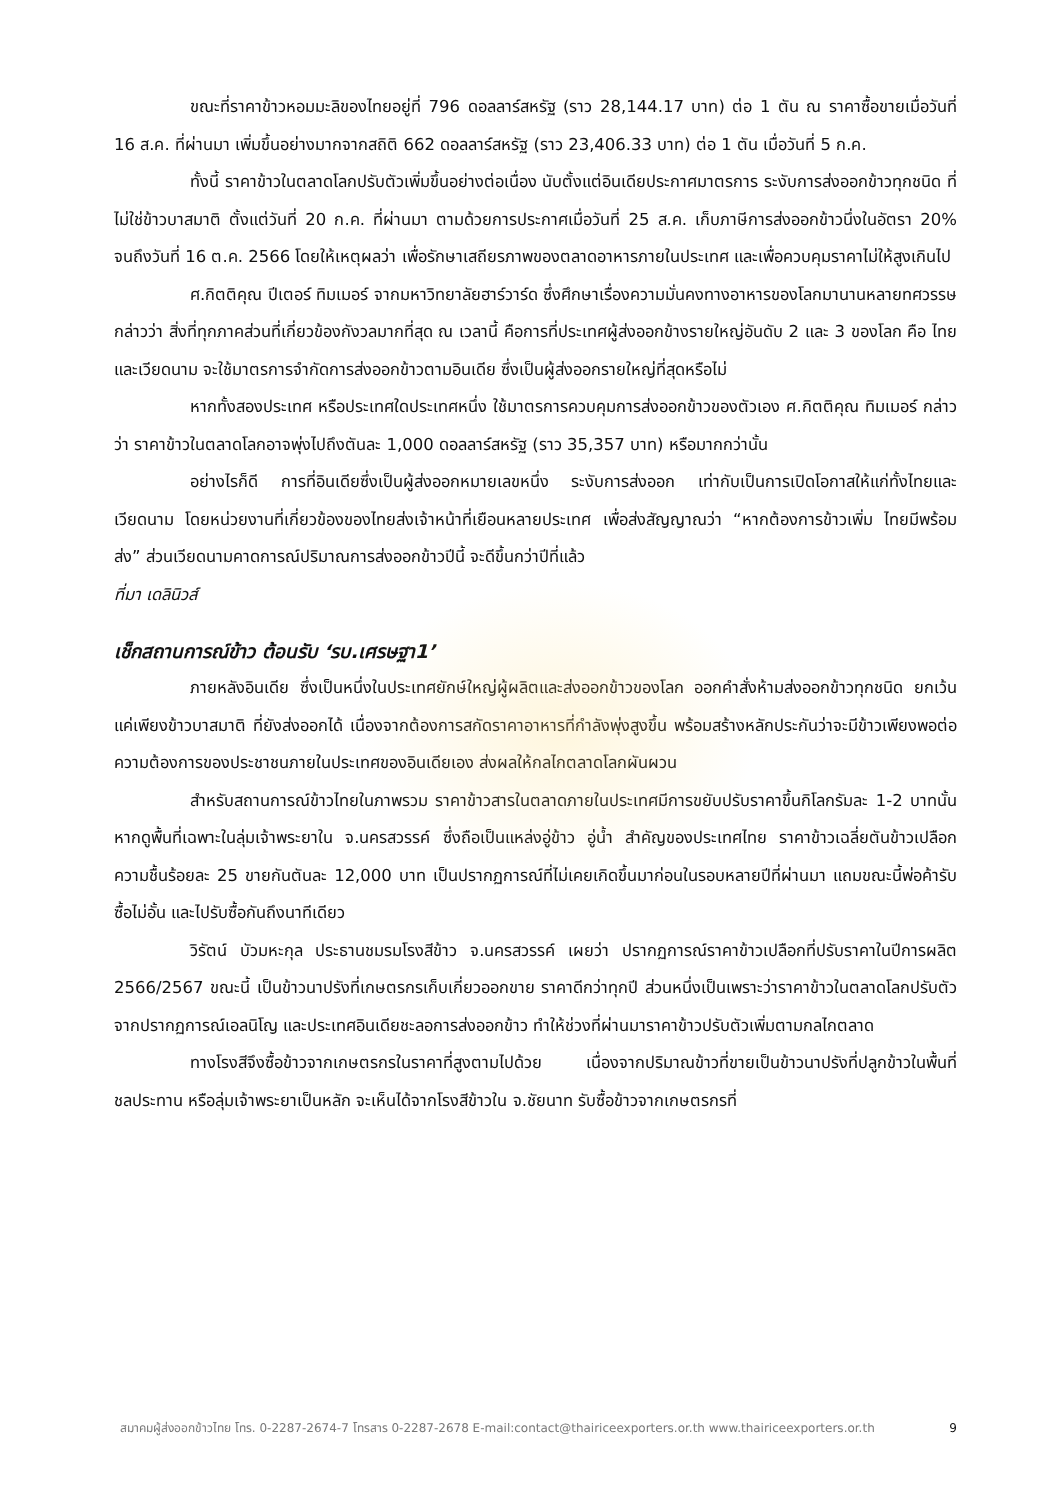ขณะที่ราคาข้าวหอมมะลิของไทยอยู่ที่ 796 ดอลลาร์สหรัฐ (ราว 28,144.17 บาท) ต่อ 1 ตัน ณ ราคาซื้อขายเมื่อวันที่ 16 ส.ค. ที่ผ่านมา เพิ่มขึ้นอย่างมากจากสถิติ 662 ดอลลาร์สหรัฐ (ราว 23,406.33 บาท) ต่อ 1 ตัน เมื่อวันที่ 5 ก.ค.
ทั้งนี้ ราคาข้าวในตลาดโลกปรับตัวเพิ่มขึ้นอย่างต่อเนื่อง นับตั้งแต่อินเดียประกาศมาตรการ ระงับการส่งออกข้าวทุกชนิด ที่ไม่ใช่ข้าวบาสมาติ ตั้งแต่วันที่ 20 ก.ค. ที่ผ่านมา ตามด้วยการประกาศเมื่อวันที่ 25 ส.ค. เก็บภาษีการส่งออกข้าวนึ่งในอัตรา 20% จนถึงวันที่ 16 ต.ค. 2566 โดยให้เหตุผลว่า เพื่อรักษาเสถียรภาพของตลาดอาหารภายในประเทศ และเพื่อควบคุมราคาไม่ให้สูงเกินไป
ศ.กิตติคุณ ปีเตอร์ ทิมเมอร์ จากมหาวิทยาลัยฮาร์วาร์ด ซึ่งศึกษาเรื่องความมั่นคงทางอาหารของโลกมานานหลายทศวรรษ กล่าวว่า สิ่งที่ทุกภาคส่วนที่เกี่ยวข้องกังวลมากที่สุด ณ เวลานี้ คือการที่ประเทศผู้ส่งออกข้างรายใหญ่อันดับ 2 และ 3 ของโลก คือ ไทยและเวียดนาม จะใช้มาตรการจำกัดการส่งออกข้าวตามอินเดีย ซึ่งเป็นผู้ส่งออกรายใหญ่ที่สุดหรือไม่
หากทั้งสองประเทศ หรือประเทศใดประเทศหนึ่ง ใช้มาตรการควบคุมการส่งออกข้าวของตัวเอง ศ.กิตติคุณ ทิมเมอร์ กล่าวว่า ราคาข้าวในตลาดโลกอาจพุ่งไปถึงตันละ 1,000 ดอลลาร์สหรัฐ (ราว 35,357 บาท) หรือมากกว่านั้น
อย่างไรก็ดี การที่อินเดียซึ่งเป็นผู้ส่งออกหมายเลขหนึ่ง ระงับการส่งออก เท่ากับเป็นการเปิดโอกาสให้แก่ทั้งไทยและเวียดนาม โดยหน่วยงานที่เกี่ยวข้องของไทยส่งเจ้าหน้าที่เยือนหลายประเทศ เพื่อส่งสัญญาณว่า “หากต้องการข้าวเพิ่ม ไทยมีพร้อมส่ง” ส่วนเวียดนามคาดการณ์ปริมาณการส่งออกข้าวปีนี้ จะดีขึ้นกว่าปีที่แล้ว
ที่มา เดลินิวส์
เช็กสถานการณ์ข้าว ต้อนรับ ‘รบ.เศรษฐา1’
ภายหลังอินเดีย ซึ่งเป็นหนึ่งในประเทศยักษ์ใหญ่ผู้ผลิตและส่งออกข้าวของโลก ออกคำสั่งห้ามส่งออกข้าวทุกชนิด ยกเว้นแค่เพียงข้าวบาสมาติ ที่ยังส่งออกได้ เนื่องจากต้องการสกัดราคาอาหารที่กำลังพุ่งสูงขึ้น พร้อมสร้างหลักประกันว่าจะมีข้าวเพียงพอต่อความต้องการของประชาชนภายในประเทศของอินเดียเอง ส่งผลให้กลไกตลาดโลกผันผวน
สำหรับสถานการณ์ข้าวไทยในภาพรวม ราคาข้าวสารในตลาดภายในประเทศมีการขยับปรับราคาขึ้นกิโลกรัมละ 1-2 บาทนั้น หากดูพื้นที่เฉพาะในลุ่มเจ้าพระยาใน จ.นครสวรรค์ ซึ่งถือเป็นแหล่งอู่ข้าว อู่น้ำ สำคัญของประเทศไทย ราคาข้าวเฉลี่ยตันข้าวเปลือกความชื้นร้อยละ 25 ขายกันตันละ 12,000 บาท เป็นปรากฏการณ์ที่ไม่เคยเกิดขึ้นมาก่อนในรอบหลายปีที่ผ่านมา แถมขณะนี้พ่อค้ารับซื้อไม่อั้น และไปรับซื้อกันถึงนาทีเดียว
วิรัตน์ บัวมหะกุล ประธานชมรมโรงสีข้าว จ.นครสวรรค์ เผยว่า ปรากฏการณ์ราคาข้าวเปลือกที่ปรับราคาในปีการผลิต 2566/2567 ขณะนี้ เป็นข้าวนาปรังที่เกษตรกรเก็บเกี่ยวออกขาย ราคาดีกว่าทุกปี ส่วนหนึ่งเป็นเพราะว่าราคาข้าวในตลาดโลกปรับตัวจากปรากฏการณ์เอลนิโญ และประเทศอินเดียชะลอการส่งออกข้าว ทำให้ช่วงที่ผ่านมาราคาข้าวปรับตัวเพิ่มตามกลไกตลาด
ทางโรงสีจึงซื้อข้าวจากเกษตรกรในราคาที่สูงตามไปด้วย เนื่องจากปริมาณข้าวที่ขายเป็นข้าวนาปรังที่ปลูกข้าวในพื้นที่ชลประทาน หรือลุ่มเจ้าพระยาเป็นหลัก จะเห็นได้จากโรงสีข้าวใน จ.ชัยนาท รับซื้อข้าวจากเกษตรกรที่
สมาคมผู้ส่งออกข้าวไทย โทร. 0-2287-2674-7 โทรสาร 0-2287-2678 E-mail:contact@thairiceexporters.or.th www.thairiceexporters.or.th 9